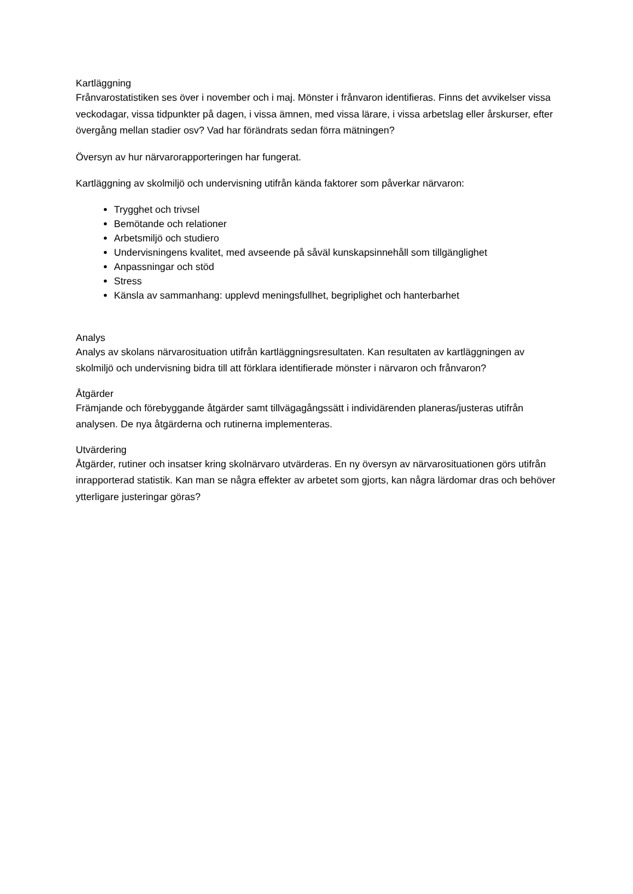Kartläggning
Frånvarostatistiken ses över i november och i maj. Mönster i frånvaron identifieras. Finns det avvikelser vissa veckodagar, vissa tidpunkter på dagen, i vissa ämnen, med vissa lärare, i vissa arbetslag eller årskurser, efter övergång mellan stadier osv? Vad har förändrats sedan förra mätningen?
Översyn av hur närvarorapporteringen har fungerat.
Kartläggning av skolmiljö och undervisning utifrån kända faktorer som påverkar närvaron:
Trygghet och trivsel
Bemötande och relationer
Arbetsmiljö och studiero
Undervisningens kvalitet, med avseende på såväl kunskapsinnehåll som tillgänglighet
Anpassningar och stöd
Stress
Känsla av sammanhang: upplevd meningsfullhet, begriplighet och hanterbarhet
Analys
Analys av skolans närvarosituation utifrån kartläggningsresultaten. Kan resultaten av kartläggningen av skolmiljö och undervisning bidra till att förklara identifierade mönster i närvaron och frånvaron?
Åtgärder
Främjande och förebyggande åtgärder samt tillvägagångssätt i individärenden planeras/justeras utifrån analysen. De nya åtgärderna och rutinerna implementeras.
Utvärdering
Åtgärder, rutiner och insatser kring skolnärvaro utvärderas. En ny översyn av närvarosituationen görs utifrån inrapporterad statistik. Kan man se några effekter av arbetet som gjorts, kan några lärdomar dras och behöver ytterligare justeringar göras?